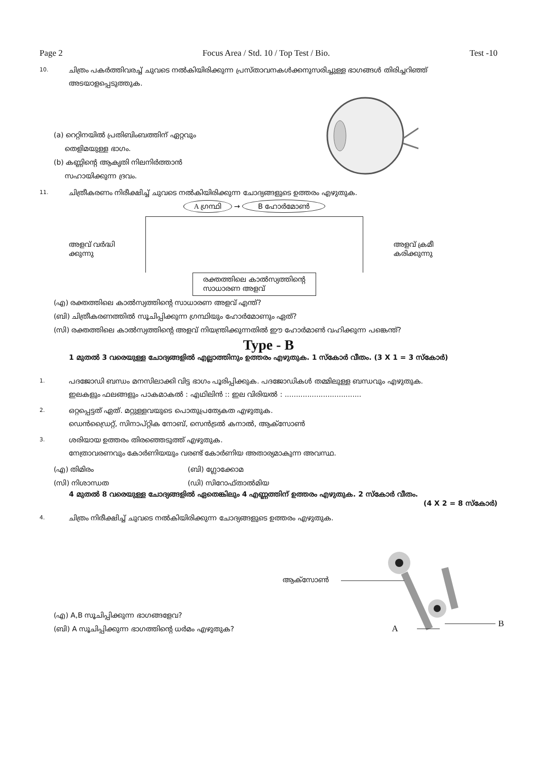Page 2 Focus Area / Std. 10 / Top Test / Bio. Test -10
10. ചിത്രം പകർത്തിവരച്ച് ചുവടെ നൽകിയിരിക്കുന്ന പ്രസ്താവനകൾക്കനുസരിച്ചുള്ള ഭാഗങ്ങൾ തിരിച്ചറിഞ്ഞ് അടയാളപ്പെടുത്തുക.
(a) റെറ്റിനയിൽ പ്രതിബിംബത്തിന് ഏറ്റവും
തെളിമയുള്ള ഭാഗം.
(b) കണ്ണിന്റെ ആകൃതി നിലനിർത്താൻ
സഹായിക്കുന്ന ദ്രവം.
11. ചിത്രീകരണം നിരീക്ഷിച്ച് ചുവടെ നൽകിയിരിക്കുന്ന ചോദ്യങ്ങളുടെ ഉത്തരം എഴുതുക.
അളവ് വർദ്ധി
ക്കുന്നു
A ഗ്രന്ഥി → B ഹോർമോൺ
രക്തത്തിലെ കാൽസ്യത്തിന്റെ
സാധാരണ അളവ്
അളവ് ക്രമീ
കരിക്കുന്നു
(എ) രക്തത്തിലെ കാൽസ്യത്തിന്റെ സാധാരണ അളവ് എന്ത്?
(ബി) ചിത്രീകരണത്തിൽ സൂചിപ്പിക്കുന്ന ഗ്രന്ഥിയും ഹോർമോണും ഏത്?
(സി) രക്തത്തിലെ കാൽസ്യത്തിന്റെ അളവ് നിയന്ത്രിക്കുന്നതിൽ ഈ ഹോർമാൺ വഹിക്കുന്ന പങ്കെന്ത്?
Type - B
1 മുതൽ 3 വരെയുള്ള ചോദ്യങ്ങളിൽ എല്ലാത്തിനും ഉത്തരം എഴുതുക. 1 സ്കോർ വീതം. (3 X 1 = 3 സ്കോർ)
1. പദജോഡി ബന്ധം മനസിലാക്കി വിട്ട ഭാഗം പൂരിപ്പിക്കുക. പദജോഡികൾ തമ്മിലുള്ള ബന്ധവും എഴുതുക.
ഇലകളും ഫലങ്ങളും പാകമാകൽ : എഥിലിൻ :: ഇല വിരിയൽ : ..................................
2. ഒറ്റപ്പെട്ടത് ഏത്. മറ്റുള്ളവയുടെ പൊതുപ്രത്യേകത എഴുതുക.
ഡെൻഡ്രൈറ്റ്, സിനാപ്റ്റിക നോബ്, സെൻട്രൽ കനാൽ, ആക്സോൺ
3. ശരിയായ ഉത്തരം തിരഞ്ഞെടുത്ത് എഴുതുക.
നേത്രാവരണവും കോർണിയയും വരണ്ട് കോർണിയ അതാര്യമാകുന്ന അവസ്ഥ.
(എ) തിമിരം (ബി) ഗ്ലോക്കോമ
(സി) നിശാന്ധത (ഡി) സിറോഫ്താൽമിയ
4 മുതൽ 8 വരെയുള്ള ചോദ്യങ്ങളിൽ ഏതെങ്കിലും 4 എണ്ണത്തിന് ഉത്തരം എഴുതുക. 2 സ്കോർ വീതം.
(4 X 2 = 8 സ്കോർ)
4. ചിത്രം നിരീക്ഷിച്ച് ചുവടെ നൽകിയിരിക്കുന്ന ചോദ്യങ്ങളുടെ ഉത്തരം എഴുതുക.
(എ) A,B സൂചിപ്പിക്കുന്ന ഭാഗങ്ങളേവ?
(ബി) A സൂചിപ്പിക്കുന്ന ഭാഗത്തിന്റെ ധർമം എഴുതുക?
ആക്സോൺ
A B